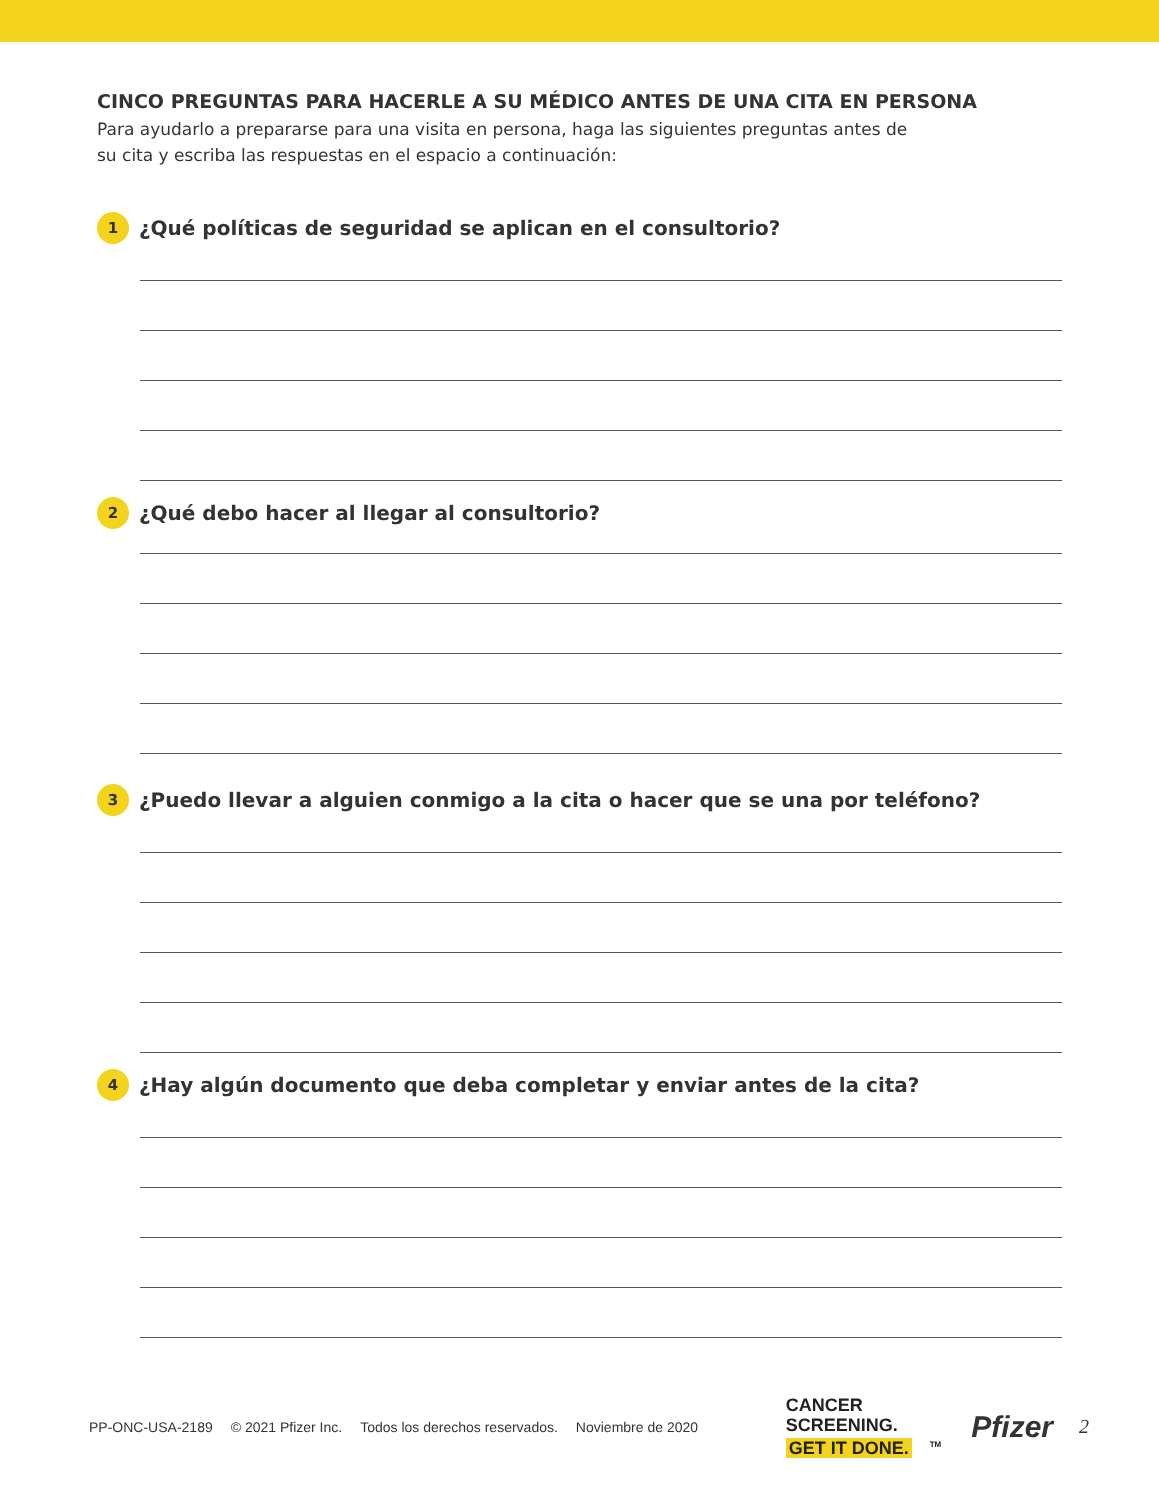CINCO PREGUNTAS PARA HACERLE A SU MÉDICO ANTES DE UNA CITA EN PERSONA
Para ayudarlo a prepararse para una visita en persona, haga las siguientes preguntas antes de
su cita y escriba las respuestas en el espacio a continuación:
1
¿Qué políticas de seguridad se aplican en el consultorio?
2
¿Qué debo hacer al llegar al consultorio?
3
¿Puedo llevar a alguien conmigo a la cita o hacer que se una por teléfono?
4
¿Hay algún documento que deba completar y enviar antes de la cita?
PP-ONC-USA-2189 © 2021 Pfizer Inc. Todos los derechos reservados. Noviembre de 2020
CANCER
SCREENING.
GET IT DONE.<sup>TM</sup>
Pfizer
2